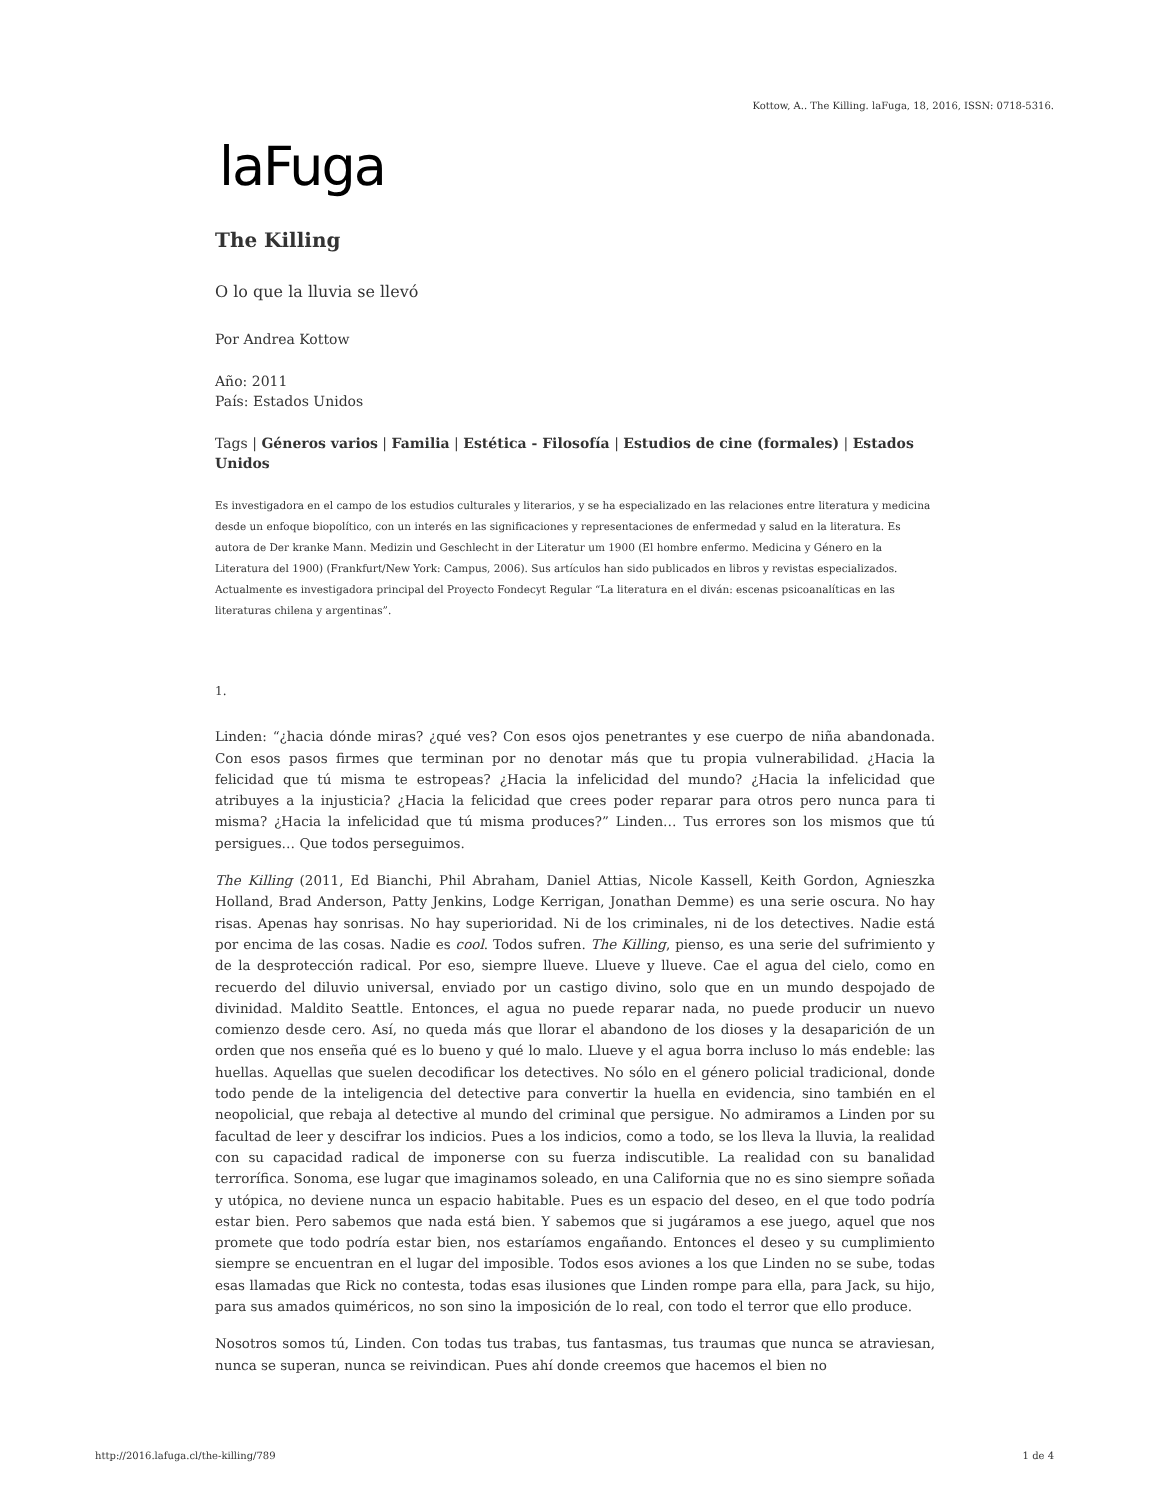Kottow, A.. The Killing. laFuga, 18, 2016, ISSN: 0718-5316.
laFuga
The Killing
O lo que la lluvia se llevó
Por Andrea Kottow
Año: 2011
País: Estados Unidos
Tags | Géneros varios | Familia | Estética - Filosofía | Estudios de cine (formales) | Estados Unidos
Es investigadora en el campo de los estudios culturales y literarios, y se ha especializado en las relaciones entre literatura y medicina desde un enfoque biopolítico, con un interés en las significaciones y representaciones de enfermedad y salud en la literatura. Es autora de Der kranke Mann. Medizin und Geschlecht in der Literatur um 1900 (El hombre enfermo. Medicina y Género en la Literatura del 1900) (Frankfurt/New York: Campus, 2006). Sus artículos han sido publicados en libros y revistas especializados. Actualmente es investigadora principal del Proyecto Fondecyt Regular “La literatura en el diván: escenas psicoanalíticas en las literaturas chilena y argentinas”.
1.
Linden: “¿hacia dónde miras? ¿qué ves? Con esos ojos penetrantes y ese cuerpo de niña abandonada. Con esos pasos firmes que terminan por no denotar más que tu propia vulnerabilidad. ¿Hacia la felicidad que tú misma te estropeas? ¿Hacia la infelicidad del mundo? ¿Hacia la infelicidad que atribuyes a la injusticia? ¿Hacia la felicidad que crees poder reparar para otros pero nunca para ti misma? ¿Hacia la infelicidad que tú misma produces?” Linden… Tus errores son los mismos que tú persigues… Que todos perseguimos.
The Killing (2011, Ed Bianchi, Phil Abraham, Daniel Attias, Nicole Kassell, Keith Gordon, Agnieszka Holland, Brad Anderson, Patty Jenkins, Lodge Kerrigan, Jonathan Demme) es una serie oscura. No hay risas. Apenas hay sonrisas. No hay superioridad. Ni de los criminales, ni de los detectives. Nadie está por encima de las cosas. Nadie es cool. Todos sufren. The Killing, pienso, es una serie del sufrimiento y de la desprotección radical. Por eso, siempre llueve. Llueve y llueve. Cae el agua del cielo, como en recuerdo del diluvio universal, enviado por un castigo divino, solo que en un mundo despojado de divinidad. Maldito Seattle. Entonces, el agua no puede reparar nada, no puede producir un nuevo comienzo desde cero. Así, no queda más que llorar el abandono de los dioses y la desaparición de un orden que nos enseña qué es lo bueno y qué lo malo. Llueve y el agua borra incluso lo más endeble: las huellas. Aquellas que suelen decodificar los detectives. No sólo en el género policial tradicional, donde todo pende de la inteligencia del detective para convertir la huella en evidencia, sino también en el neopolicial, que rebaja al detective al mundo del criminal que persigue. No admiramos a Linden por su facultad de leer y descifrar los indicios. Pues a los indicios, como a todo, se los lleva la lluvia, la realidad con su capacidad radical de imponerse con su fuerza indiscutible. La realidad con su banalidad terrorífica. Sonoma, ese lugar que imaginamos soleado, en una California que no es sino siempre soñada y utópica, no deviene nunca un espacio habitable. Pues es un espacio del deseo, en el que todo podría estar bien. Pero sabemos que nada está bien. Y sabemos que si jugáramos a ese juego, aquel que nos promete que todo podría estar bien, nos estaríamos engañando. Entonces el deseo y su cumplimiento siempre se encuentran en el lugar del imposible. Todos esos aviones a los que Linden no se sube, todas esas llamadas que Rick no contesta, todas esas ilusiones que Linden rompe para ella, para Jack, su hijo, para sus amados quiméricos, no son sino la imposición de lo real, con todo el terror que ello produce.
Nosotros somos tú, Linden. Con todas tus trabas, tus fantasmas, tus traumas que nunca se atraviesan, nunca se superan, nunca se reivindican. Pues ahí donde creemos que hacemos el bien no
http://2016.lafuga.cl/the-killing/789 1 de 4